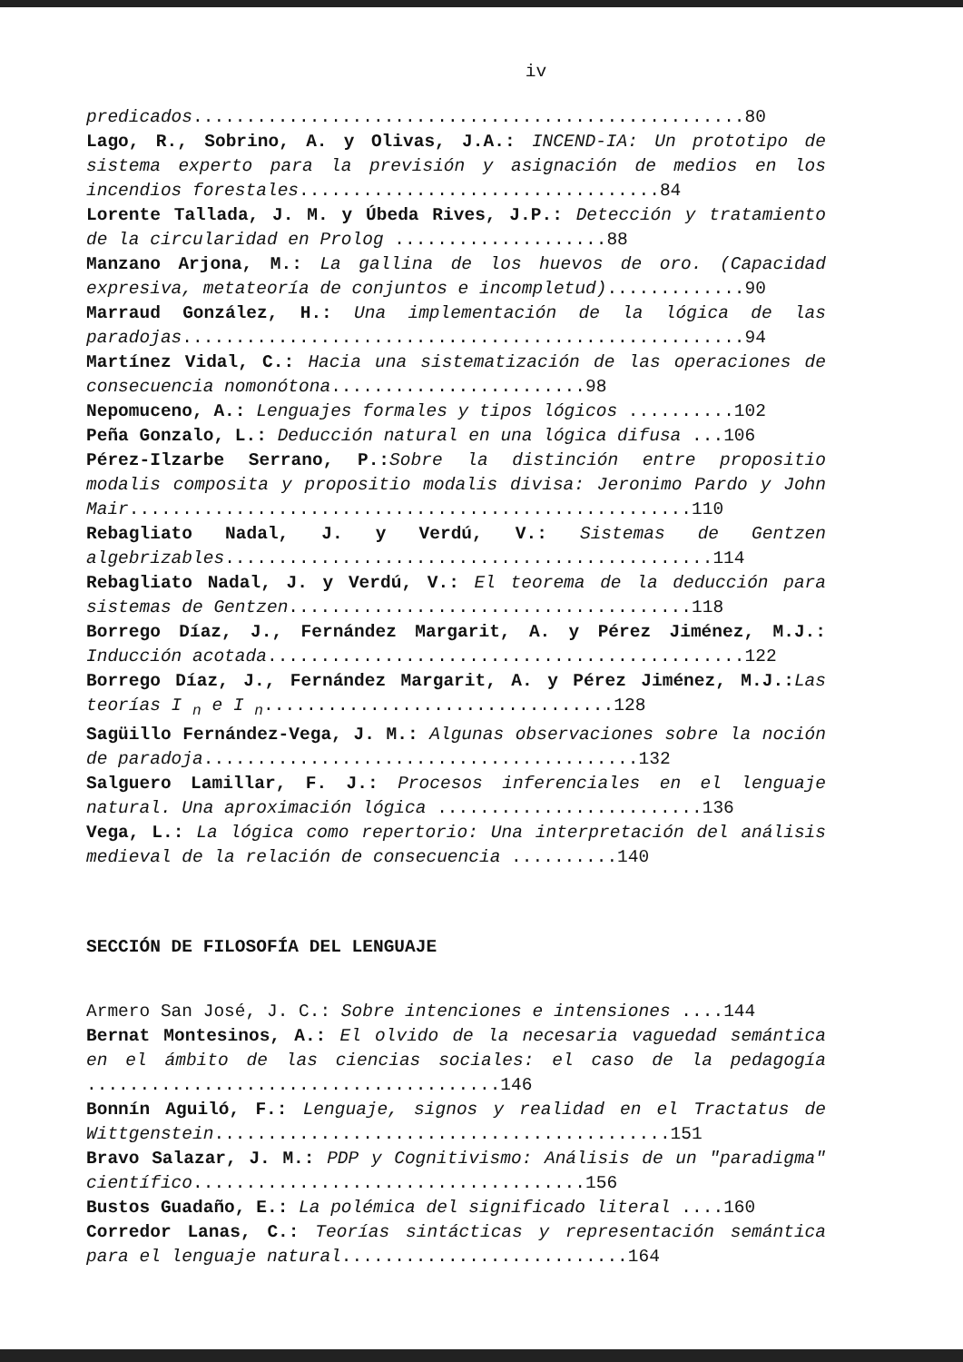iv
predicados....................................................80
Lago, R., Sobrino, A. y Olivas, J.A.: INCEND-IA: Un prototipo de sistema experto para la previsión y asignación de medios en los incendios forestales..................................84
Lorente Tallada, J. M. y Úbeda Rives, J.P.: Detección y tratamiento de la circularidad en Prolog ....................88
Manzano Arjona, M.: La gallina de los huevos de oro. (Capacidad expresiva, metateoría de conjuntos e incompletud).............90
Marraud González, H.: Una implementación de la lógica de las paradojas.....................................................94
Martínez Vidal, C.: Hacia una sistematización de las operaciones de consecuencia nomonótona........................98
Nepomuceno, A.: Lenguajes formales y tipos lógicos ..........102
Peña Gonzalo, L.: Deducción natural en una lógica difusa ...106
Pérez-Ilzarbe Serrano, P.: Sobre la distinción entre propositio modalis composita y propositio modalis divisa: Jeronimo Pardo y John Mair.....................................................110
Rebagliato Nadal, J. y Verdú, V.: Sistemas de Gentzen algebrizables..............................................114
Rebagliato Nadal, J. y Verdú, V.: El teorema de la deducción para sistemas de Gentzen......................................118
Borrego Díaz, J., Fernández Margarit, A. y Pérez Jiménez, M.J.: Inducción acotada.............................................122
Borrego Díaz, J., Fernández Margarit, A. y Pérez Jiménez, M.J.: Las teorías I <sub>n</sub> e I <sub>n</sub>.................................128
Sagüillo Fernández-Vega, J. M.: Algunas observaciones sobre la noción de paradoja.........................................132
Salguero Lamillar, F. J.: Procesos inferenciales en el lenguaje natural. Una aproximación lógica .........................136
Vega, L.: La lógica como repertorio: Una interpretación del análisis medieval de la relación de consecuencia ..........140
SECCIÓN DE FILOSOFÍA DEL LENGUAJE
Armero San José, J. C.: Sobre intenciones e intensiones ....144
Bernat Montesinos, A.: El olvido de la necesaria vaguedad semántica en el ámbito de las ciencias sociales: el caso de la pedagogía .......................................146
Bonnín Aguiló, F.: Lenguaje, signos y realidad en el Tractatus de Wittgenstein...........................................151
Bravo Salazar, J. M.: PDP y Cognitivismo: Análisis de un "paradigma" científico.....................................156
Bustos Guadaño, E.: La polémica del significado literal ....160
Corredor Lanas, C.: Teorías sintácticas y representación semántica para el lenguaje natural...........................164